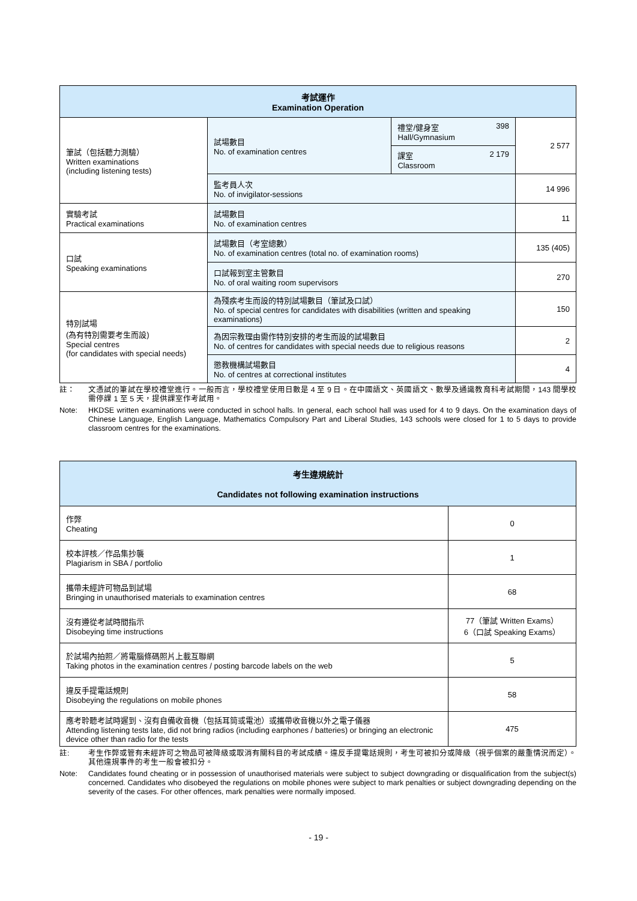| 考試運作 Examination Operation | | | |
| --- | --- | --- | --- |
| 筆試（包括聽力測驗） Written examinations (including listening tests) | 試場數目 No. of examination centres | 禮堂/健身室 398 Hall/Gymnasium | 2 577 |
| | | 課室 2 179 Classroom | |
| | 監考員人次 No. of invigilator-sessions | | 14 996 |
| 實驗考試 Practical examinations | 試場數目 No. of examination centres | | 11 |
| 口試 Speaking examinations | 試場數目（考室總數） No. of examination centres (total no. of examination rooms) | | 135 (405) |
| | 口試報到室主管數目 No. of oral waiting room supervisors | | 270 |
| 特別試場 (為有特別需要考生而設) Special centres (for candidates with special needs) | 為殘疾考生而設的特別試場數目（筆試及口試） No. of special centres for candidates with disabilities (written and speaking examinations) | | 150 |
| | 為因宗教理由需作特別安排的考生而設的試場數目 No. of centres for candidates with special needs due to religious reasons | | 2 |
| | 懲教機構試場數目 No. of centres at correctional institutes | | 4 |
註： 文憑試的筆試在學校禮堂進行。一般而言，學校禮堂使用日數是 4 至 9 日。在中國語文、英國語文、數學及通識教育科考試期間，143 間學校需停課 1 至 5 天，提供課室作考試用。
Note: HKDSE written examinations were conducted in school halls. In general, each school hall was used for 4 to 9 days. On the examination days of Chinese Language, English Language, Mathematics Compulsory Part and Liberal Studies, 143 schools were closed for 1 to 5 days to provide classroom centres for the examinations.
| 考生違規統計 Candidates not following examination instructions | |
| --- | --- |
| 作弊 Cheating | 0 |
| 校本評核／作品集抄襲 Plagiarism in SBA / portfolio | 1 |
| 攜帶未經許可物品到試場 Bringing in unauthorised materials to examination centres | 68 |
| 沒有遵從考試時間指示 Disobeying time instructions | 77（筆試 Written Exams） 6（口試 Speaking Exams） |
| 於試場內拍照／將電腦條碼照片上載互聯網 Taking photos in the examination centres / posting barcode labels on the web | 5 |
| 違反手提電話規則 Disobeying the regulations on mobile phones | 58 |
| 應考聆聽考試時遲到、沒有自備收音機（包括耳筒或電池）或攜帶收音機以外之電子儀器 Attending listening tests late, did not bring radios (including earphones / batteries) or bringing an electronic device other than radio for the tests | 475 |
註: 考生作弊或管有未經許可之物品可被降級或取消有關科目的考試成績。違反手提電話規則，考生可被扣分或降級（視乎個案的嚴重情況而定）。其他違規事件的考生一般會被扣分。
Note: Candidates found cheating or in possession of unauthorised materials were subject to subject downgrading or disqualification from the subject(s) concerned. Candidates who disobeyed the regulations on mobile phones were subject to mark penalties or subject downgrading depending on the severity of the cases. For other offences, mark penalties were normally imposed.
- 19 -